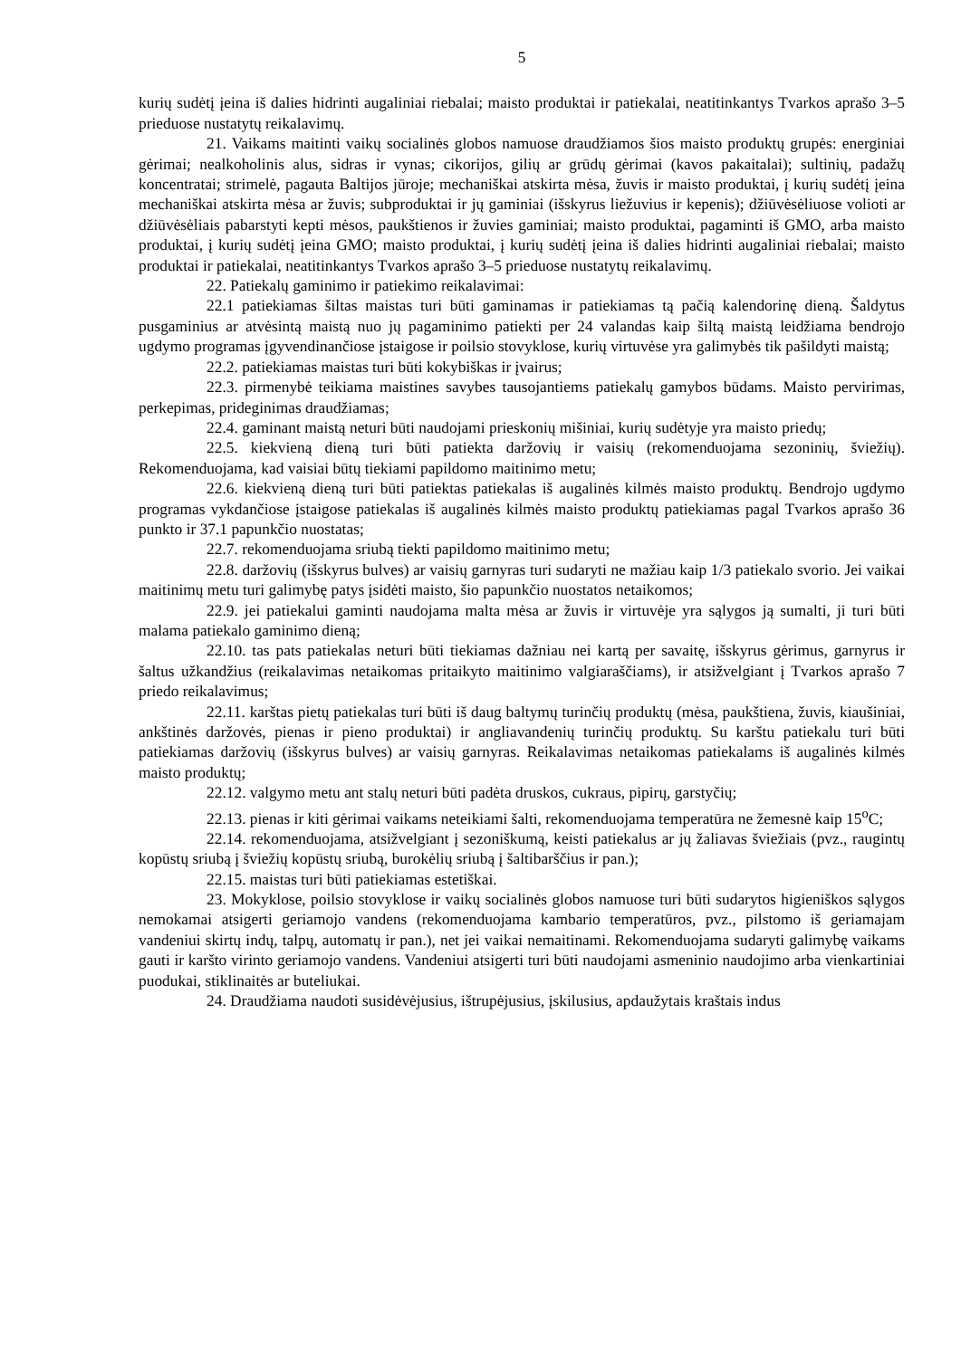5
kurių sudėtį įeina iš dalies hidrinti augaliniai riebalai; maisto produktai ir patiekalai, neatitinkantys Tvarkos aprašo 3–5 prieduose nustatytų reikalavimų.
21. Vaikams maitinti vaikų socialinės globos namuose draudžiamos šios maisto produktų grupės: energiniai gėrimai; nealkoholinis alus, sidras ir vynas; cikorijos, gilių ar grūdų gėrimai (kavos pakaitalai); sultinių, padažų koncentratai; strimelė, pagauta Baltijos jūroje; mechaniškai atskirta mėsa, žuvis ir maisto produktai, į kurių sudėtį įeina mechaniškai atskirta mėsa ar žuvis; subproduktai ir jų gaminiai (išskyrus liežuvius ir kepenis); džiūvėsėliuose volioti ar džiūvėsėliais pabarstyti kepti mėsos, paukštienos ir žuvies gaminiai; maisto produktai, pagaminti iš GMO, arba maisto produktai, į kurių sudėtį įeina GMO; maisto produktai, į kurių sudėtį įeina iš dalies hidrinti augaliniai riebalai; maisto produktai ir patiekalai, neatitinkantys Tvarkos aprašo 3–5 prieduose nustatytų reikalavimų.
22. Patiekalų gaminimo ir patiekimo reikalavimai:
22.1 patiekiamas šiltas maistas turi būti gaminamas ir patiekiamas tą pačią kalendorinę dieną. Šaldytus pusgaminius ar atvėsintą maistą nuo jų pagaminimo patiekti per 24 valandas kaip šiltą maistą leidžiama bendrojo ugdymo programas įgyvendinančiose įstaigose ir poilsio stovyklose, kurių virtuvėse yra galimybės tik pašildyti maistą;
22.2. patiekiamas maistas turi būti kokybiškas ir įvairus;
22.3. pirmenybė teikiama maistines savybes tausojantiems patiekalų gamybos būdams. Maisto pervirimas, perkepimas, prideginimas draudžiamas;
22.4. gaminant maistą neturi būti naudojami prieskonių mišiniai, kurių sudėtyje yra maisto priedų;
22.5. kiekvieną dieną turi būti patiekta daržovių ir vaisių (rekomenduojama sezoninių, šviežių). Rekomenduojama, kad vaisiai būtų tiekiami papildomo maitinimo metu;
22.6. kiekvieną dieną turi būti patiektas patiekalas iš augalinės kilmės maisto produktų. Bendrojo ugdymo programas vykdančiose įstaigose patiekalas iš augalinės kilmės maisto produktų patiekiamas pagal Tvarkos aprašo 36 punkto ir 37.1 papunkčio nuostatas;
22.7. rekomenduojama sriubą tiekti papildomo maitinimo metu;
22.8. daržovių (išskyrus bulves) ar vaisių garnyras turi sudaryti ne mažiau kaip 1/3 patiekalo svorio. Jei vaikai maitinimų metu turi galimybę patys įsidėti maisto, šio papunkčio nuostatos netaikomos;
22.9. jei patiekalui gaminti naudojama malta mėsa ar žuvis ir virtuvėje yra sąlygos ją sumalti, ji turi būti malama patiekalo gaminimo dieną;
22.10. tas pats patiekalas neturi būti tiekiamas dažniau nei kartą per savaitę, išskyrus gėrimus, garnyrus ir šaltus užkandžius (reikalavimas netaikomas pritaikyto maitinimo valgiaraščiams), ir atsižvelgiant į Tvarkos aprašo 7 priedo reikalavimus;
22.11. karštas pietų patiekalas turi būti iš daug baltymų turinčių produktų (mėsa, paukštiena, žuvis, kiaušiniai, ankštinės daržovės, pienas ir pieno produktai) ir angliavandenių turinčių produktų. Su karštu patiekalu turi būti patiekiamas daržovių (išskyrus bulves) ar vaisių garnyras. Reikalavimas netaikomas patiekalams iš augalinės kilmės maisto produktų;
22.12. valgymo metu ant stalų neturi būti padėta druskos, cukraus, pipirų, garstyčių;
22.13. pienas ir kiti gėrimai vaikams neteikiami šalti, rekomenduojama temperatūra ne žemesnė kaip 15<sup>o</sup>C;
22.14. rekomenduojama, atsižvelgiant į sezoniškumą, keisti patiekalus ar jų žaliavas šviežiais (pvz., raugintų kopūstų sriubą į šviežių kopūstų sriubą, burokėlių sriubą į šaltibarščius ir pan.);
22.15. maistas turi būti patiekiamas estetiškai.
23. Mokyklose, poilsio stovyklose ir vaikų socialinės globos namuose turi būti sudarytos higieniškos sąlygos nemokamai atsigerti geriamojo vandens (rekomenduojama kambario temperatūros, pvz., pilstomo iš geriamajam vandeniui skirtų indų, talpų, automatų ir pan.), net jei vaikai nemaitinami. Rekomenduojama sudaryti galimybę vaikams gauti ir karšto virinto geriamojo vandens. Vandeniui atsigerti turi būti naudojami asmeninio naudojimo arba vienkartiniai puodukai, stiklinaitės ar buteliukai.
24. Draudžiama naudoti susidėvėjusius, ištrupėjusius, įskilusius, apdaužytais kraštais indus